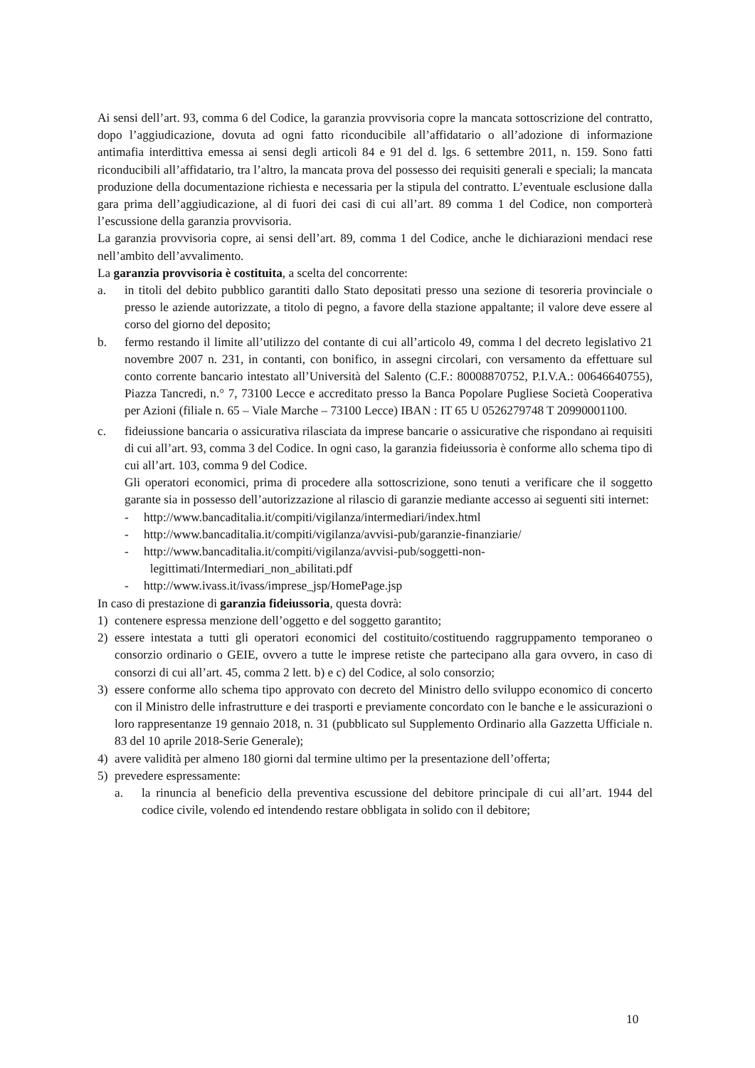Ai sensi dell’art. 93, comma 6 del Codice, la garanzia provvisoria copre la mancata sottoscrizione del contratto, dopo l’aggiudicazione, dovuta ad ogni fatto riconducibile all’affidatario o all’adozione di informazione antimafia interdittiva emessa ai sensi degli articoli 84 e 91 del d. lgs. 6 settembre 2011, n. 159. Sono fatti riconducibili all’affidatario, tra l’altro, la mancata prova del possesso dei requisiti generali e speciali; la mancata produzione della documentazione richiesta e necessaria per la stipula del contratto. L’eventuale esclusione dalla gara prima dell’aggiudicazione, al di fuori dei casi di cui all’art. 89 comma 1 del Codice, non comporterà l’escussione della garanzia provvisoria.
La garanzia provvisoria copre, ai sensi dell’art. 89, comma 1 del Codice, anche le dichiarazioni mendaci rese nell’ambito dell’avvalimento.
La garanzia provvisoria è costituita, a scelta del concorrente:
a. in titoli del debito pubblico garantiti dallo Stato depositati presso una sezione di tesoreria provinciale o presso le aziende autorizzate, a titolo di pegno, a favore della stazione appaltante; il valore deve essere al corso del giorno del deposito;
b. fermo restando il limite all’utilizzo del contante di cui all’articolo 49, comma l del decreto legislativo 21 novembre 2007 n. 231, in contanti, con bonifico, in assegni circolari, con versamento da effettuare sul conto corrente bancario intestato all’Università del Salento (C.F.: 80008870752, P.I.V.A.: 00646640755), Piazza Tancredi, n.° 7, 73100 Lecce e accreditato presso la Banca Popolare Pugliese Società Cooperativa per Azioni (filiale n. 65 – Viale Marche – 73100 Lecce) IBAN : IT 65 U 0526279748 T 20990001100.
c. fideiussione bancaria o assicurativa rilasciata da imprese bancarie o assicurative che rispondano ai requisiti di cui all’art. 93, comma 3 del Codice. In ogni caso, la garanzia fideiussoria è conforme allo schema tipo di cui all’art. 103, comma 9 del Codice.
Gli operatori economici, prima di procedere alla sottoscrizione, sono tenuti a verificare che il soggetto garante sia in possesso dell’autorizzazione al rilascio di garanzie mediante accesso ai seguenti siti internet:
- http://www.bancaditalia.it/compiti/vigilanza/intermediari/index.html
- http://www.bancaditalia.it/compiti/vigilanza/avvisi-pub/garanzie-finanziarie/
- http://www.bancaditalia.it/compiti/vigilanza/avvisi-pub/soggetti-non-
legittimati/Intermediari_non_abilitati.pdf
- http://www.ivass.it/ivass/imprese_jsp/HomePage.jsp
In caso di prestazione di garanzia fideiussoria, questa dovrà:
1) contenere espressa menzione dell’oggetto e del soggetto garantito;
2) essere intestata a tutti gli operatori economici del costituito/costituendo raggruppamento temporaneo o consorzio ordinario o GEIE, ovvero a tutte le imprese retiste che partecipano alla gara ovvero, in caso di consorzi di cui all’art. 45, comma 2 lett. b) e c) del Codice, al solo consorzio;
3) essere conforme allo schema tipo approvato con decreto del Ministro dello sviluppo economico di concerto con il Ministro delle infrastrutture e dei trasporti e previamente concordato con le banche e le assicurazioni o loro rappresentanze 19 gennaio 2018, n. 31 (pubblicato sul Supplemento Ordinario alla Gazzetta Ufficiale n. 83 del 10 aprile 2018-Serie Generale);
4) avere validità per almeno 180 giorni dal termine ultimo per la presentazione dell’offerta;
5) prevedere espressamente:
a. la rinuncia al beneficio della preventiva escussione del debitore principale di cui all’art. 1944 del codice civile, volendo ed intendendo restare obbligata in solido con il debitore;
10